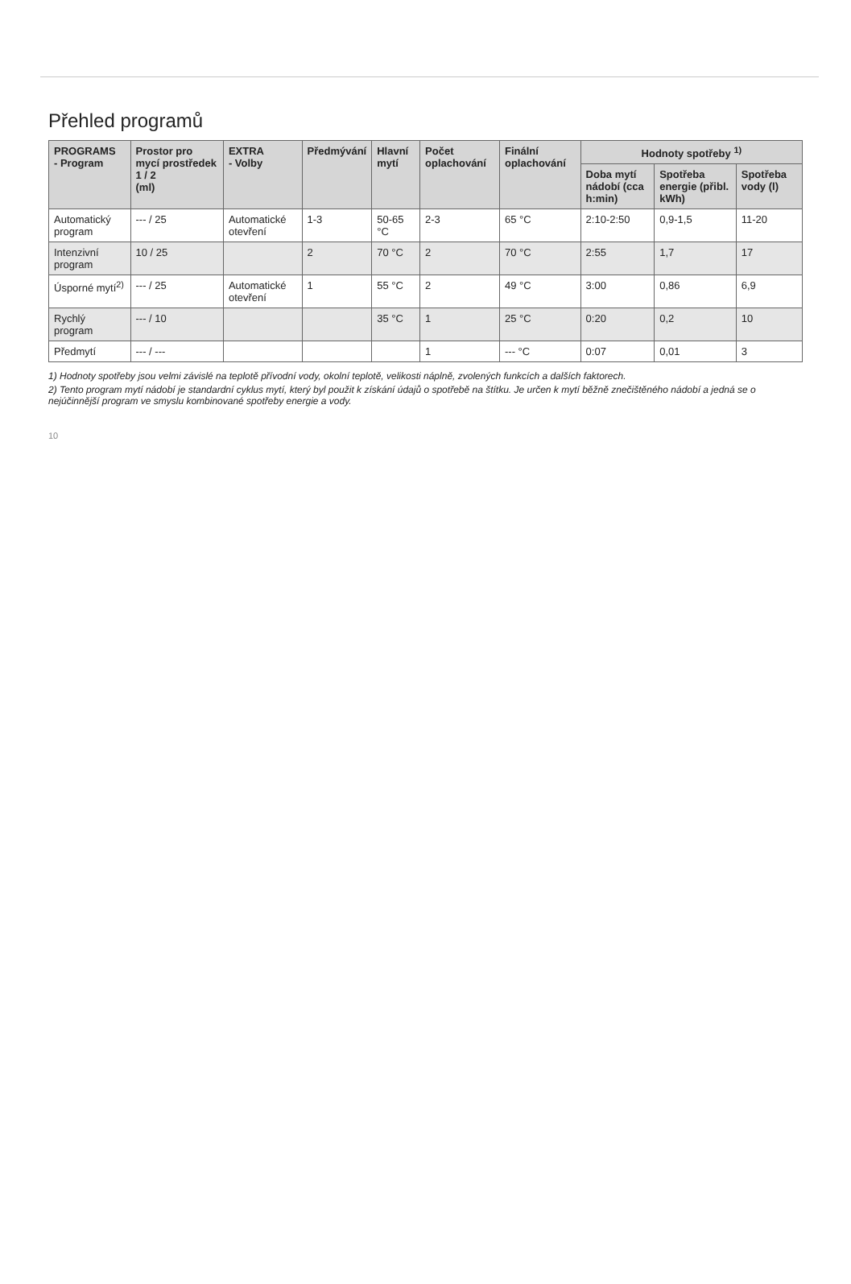Přehled programů
| PROGRAMS - Program | Prostor pro mycí prostředek 1 / 2 (ml) | EXTRA - Volby | Předmývání | Hlavní mytí | Počet oplachování | Finální oplachování | Hodnoty spotřeby <sup>1)</sup> | | |
| --- | --- | --- | --- | --- | --- | --- | --- | --- | --- |
| | | | | | | | Doba mytí nádobí (cca h:min) | Spotřeba energie (přibl. kWh) | Spotřeba vody (l) |
| Automatický program | --- / 25 | Automatické otevření | 1-3 | 50-65 °C | 2-3 | 65 °C | 2:10-2:50 | 0,9-1,5 | 11-20 |
| Intenzivní program | 10 / 25 | | 2 | 70 °C | 2 | 70 °C | 2:55 | 1,7 | 17 |
| Úsporné mytí<sup>2)</sup> | --- / 25 | Automatické otevření | 1 | 55 °C | 2 | 49 °C | 3:00 | 0,86 | 6,9 |
| Rychlý program | --- / 10 | | | 35 °C | 1 | 25 °C | 0:20 | 0,2 | 10 |
| Předmytí | --- / --- | | | | 1 | --- °C | 0:07 | 0,01 | 3 |
1) Hodnoty spotřeby jsou velmi závislé na teplotě přívodní vody, okolní teplotě, velikosti náplně, zvolených funkcích a dalších faktorech.
2) Tento program mytí nádobí je standardní cyklus mytí, který byl použit k získání údajů o spotřebě na štítku. Je určen k mytí běžně znečištěného nádobí a jedná se o nejúčinnější program ve smyslu kombinované spotřeby energie a vody.
10